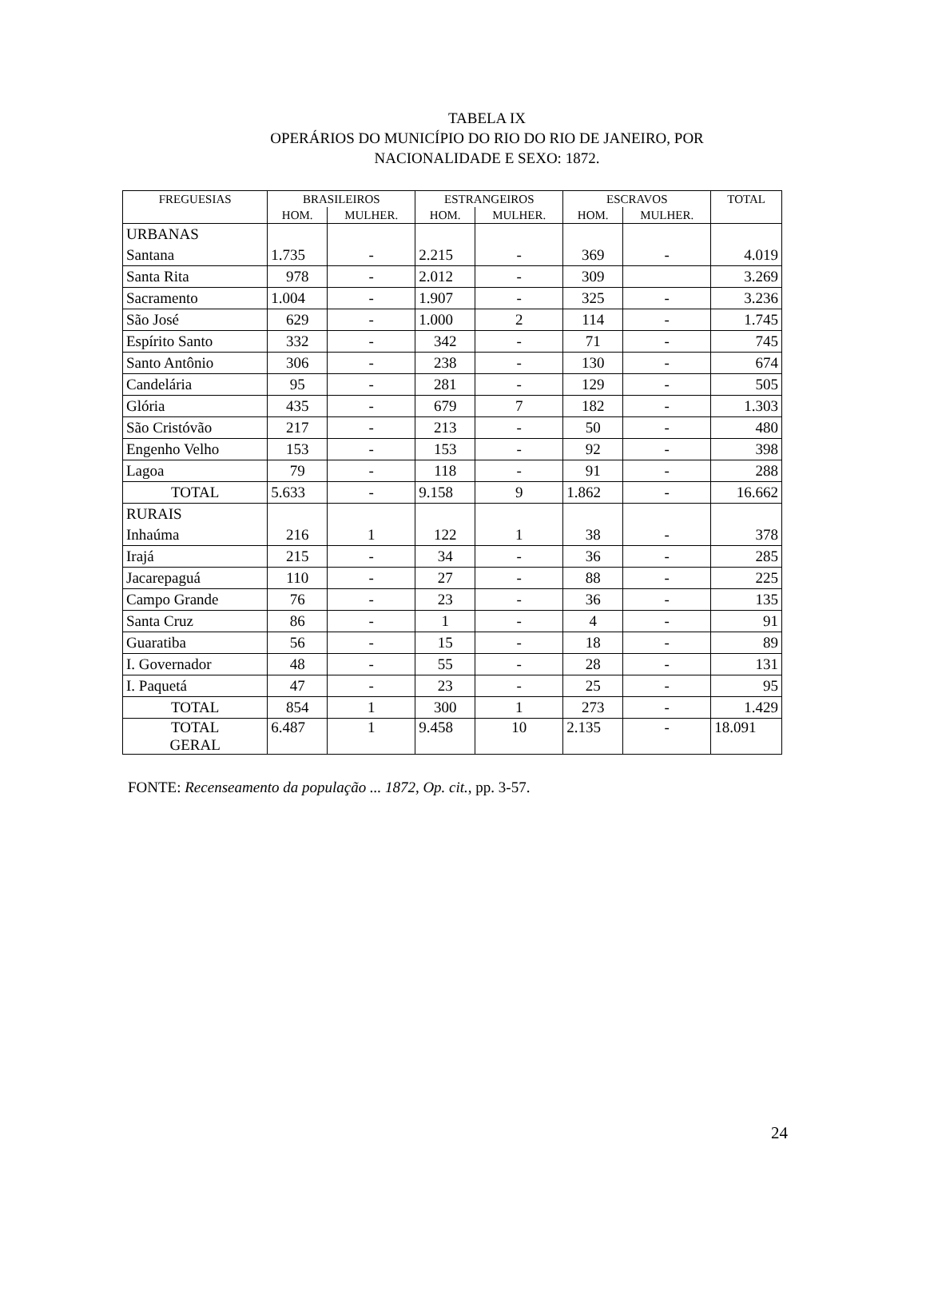TABELA IX
OPERÁRIOS DO MUNICÍPIO DO RIO DO RIO DE JANEIRO, POR
NACIONALIDADE E SEXO: 1872.
| FREGUESIAS | BRASILEIROS | | ESTRANGEIROS | | ESCRAVOS | | TOTAL |
| --- | --- | --- | --- | --- | --- | --- | --- |
| | HOM. | MULHER. | HOM. | MULHER. | HOM. | MULHER. | |
| URBANAS | | | | | | | |
| Santana | 1.735 | - | 2.215 | - | 369 | - | 4.019 |
| Santa Rita | 978 | - | 2.012 | - | 309 | | 3.269 |
| Sacramento | 1.004 | - | 1.907 | - | 325 | - | 3.236 |
| São José | 629 | - | 1.000 | 2 | 114 | - | 1.745 |
| Espírito Santo | 332 | - | 342 | - | 71 | - | 745 |
| Santo Antônio | 306 | - | 238 | - | 130 | - | 674 |
| Candelária | 95 | - | 281 | - | 129 | - | 505 |
| Glória | 435 | - | 679 | 7 | 182 | - | 1.303 |
| São Cristóvão | 217 | - | 213 | - | 50 | - | 480 |
| Engenho Velho | 153 | - | 153 | - | 92 | - | 398 |
| Lagoa | 79 | - | 118 | - | 91 | - | 288 |
| TOTAL | 5.633 | - | 9.158 | 9 | 1.862 | - | 16.662 |
| RURAIS | | | | | | | |
| Inhaúma | 216 | 1 | 122 | 1 | 38 | - | 378 |
| Irajá | 215 | - | 34 | - | 36 | - | 285 |
| Jacarepaguá | 110 | - | 27 | - | 88 | - | 225 |
| Campo Grande | 76 | - | 23 | - | 36 | - | 135 |
| Santa Cruz | 86 | - | 1 | - | 4 | - | 91 |
| Guaratiba | 56 | - | 15 | - | 18 | - | 89 |
| I. Governador | 48 | - | 55 | - | 28 | - | 131 |
| I. Paquetá | 47 | - | 23 | - | 25 | - | 95 |
| TOTAL | 854 | 1 | 300 | 1 | 273 | - | 1.429 |
| TOTAL GERAL | 6.487 | 1 | 9.458 | 10 | 2.135 | - | 18.091 |
FONTE: Recenseamento da população ... 1872, Op. cit., pp. 3-57.
24